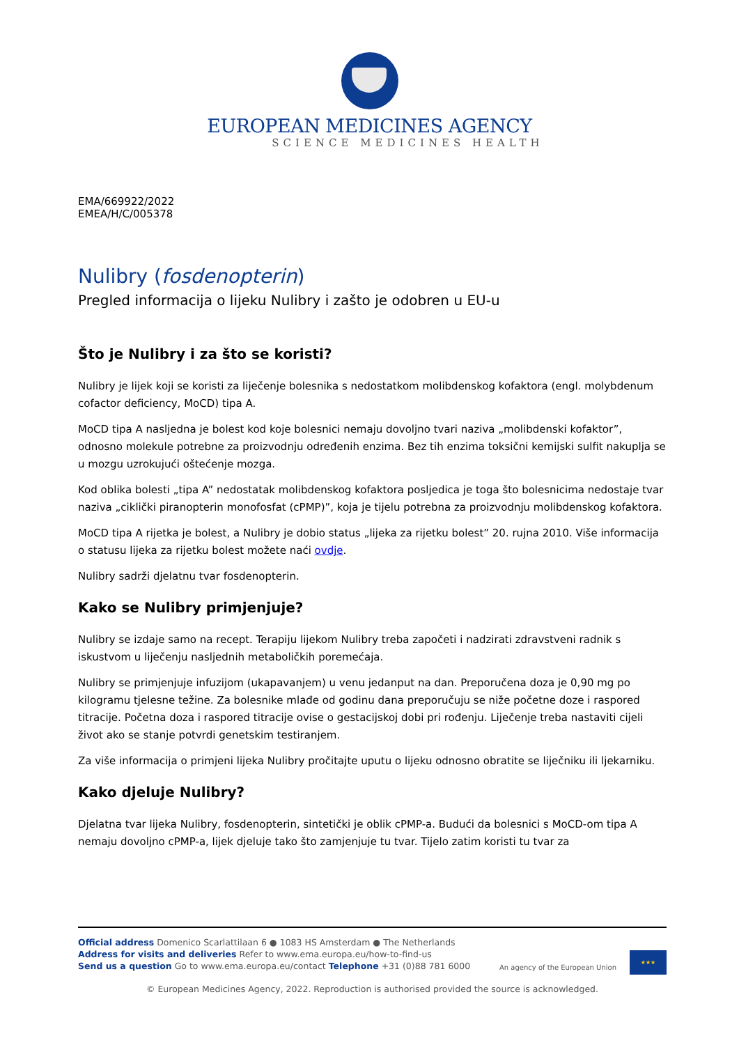EUROPEAN MEDICINES AGENCY
SCIENCE MEDICINES HEALTH
EMA/669922/2022
EMEA/H/C/005378
Nulibry (fosdenopterin)
Pregled informacija o lijeku Nulibry i zašto je odobren u EU-u
Što je Nulibry i za što se koristi?
Nulibry je lijek koji se koristi za liječenje bolesnika s nedostatkom molibdenskog kofaktora (engl. molybdenum cofactor deficiency, MoCD) tipa A.
MoCD tipa A nasljedna je bolest kod koje bolesnici nemaju dovoljno tvari naziva „molibdenski kofaktor”, odnosno molekule potrebne za proizvodnju određenih enzima. Bez tih enzima toksični kemijski sulfit nakuplja se u mozgu uzrokujući oštećenje mozga.
Kod oblika bolesti „tipa A” nedostatak molibdenskog kofaktora posljedica je toga što bolesnicima nedostaje tvar naziva „ciklički piranopterin monofosfat (cPMP)”, koja je tijelu potrebna za proizvodnju molibdenskog kofaktora.
MoCD tipa A rijetka je bolest, a Nulibry je dobio status „lijeka za rijetku bolest” 20. rujna 2010. Više informacija o statusu lijeka za rijetku bolest možete naći ovdje.
Nulibry sadrži djelatnu tvar fosdenopterin.
Kako se Nulibry primjenjuje?
Nulibry se izdaje samo na recept. Terapiju lijekom Nulibry treba započeti i nadzirati zdravstveni radnik s iskustvom u liječenju nasljednih metaboličkih poremećaja.
Nulibry se primjenjuje infuzijom (ukapavanjem) u venu jedanput na dan. Preporučena doza je 0,90 mg po kilogramu tjelesne težine. Za bolesnike mlađe od godinu dana preporučuju se niže početne doze i raspored titracije. Početna doza i raspored titracije ovise o gestacijskoj dobi pri rođenju. Liječenje treba nastaviti cijeli život ako se stanje potvrdi genetskim testiranjem.
Za više informacija o primjeni lijeka Nulibry pročitajte uputu o lijeku odnosno obratite se liječniku ili ljekarniku.
Kako djeluje Nulibry?
Djelatna tvar lijeka Nulibry, fosdenopterin, sintetički je oblik cPMP-a. Budući da bolesnici s MoCD-om tipa A nemaju dovoljno cPMP-a, lijek djeluje tako što zamjenjuje tu tvar. Tijelo zatim koristi tu tvar za
Official address Domenico Scarlattilaan 6 ● 1083 HS Amsterdam ● The Netherlands
Address for visits and deliveries Refer to www.ema.europa.eu/how-to-find-us
Send us a question Go to www.ema.europa.eu/contact Telephone +31 (0)88 781 6000
An agency of the European Union
★★★
© European Medicines Agency, 2022. Reproduction is authorised provided the source is acknowledged.